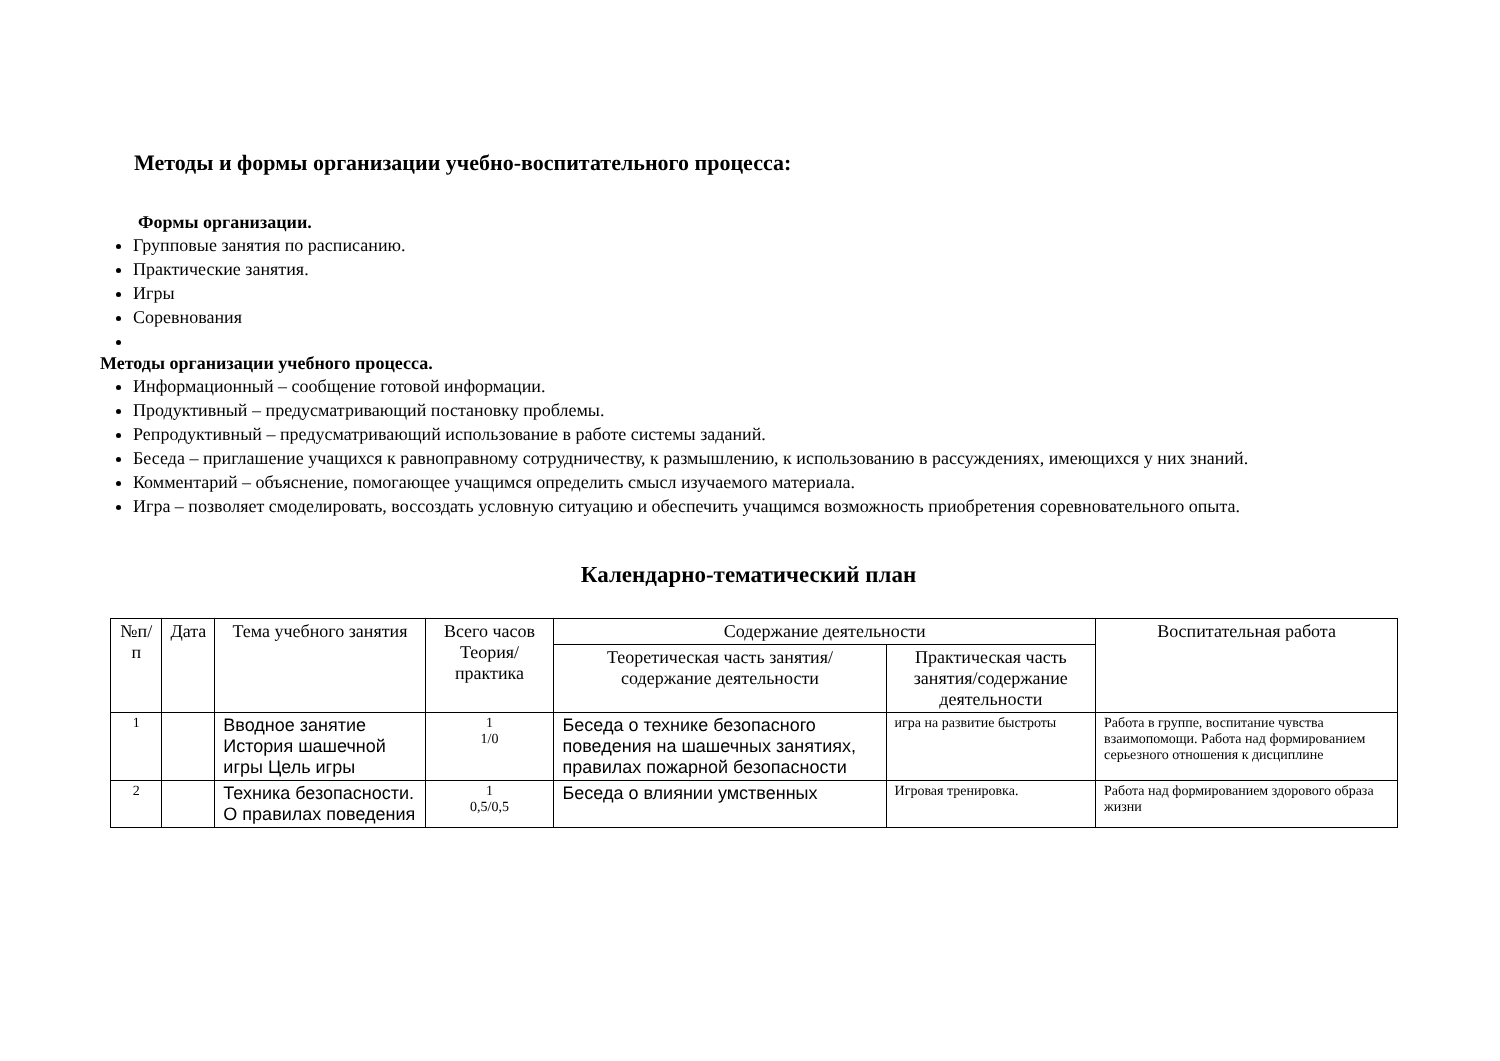Методы и формы организации учебно-воспитательного процесса:
Формы организации.
Групповые занятия по расписанию.
Практические занятия.
Игры
Соревнования
Методы организации учебного процесса.
Информационный – сообщение готовой информации.
Продуктивный – предусматривающий постановку проблемы.
Репродуктивный – предусматривающий использование в работе системы заданий.
Беседа – приглашение учащихся к равноправному сотрудничеству, к размышлению, к использованию в рассуждениях, имеющихся у них знаний.
Комментарий – объяснение, помогающее учащимся определить смысл изучаемого материала.
Игра – позволяет смоделировать, воссоздать условную ситуацию и обеспечить учащимся возможность приобретения соревновательного опыта.
Календарно-тематический план
| №п/п | Дата | Тема учебного занятия | Всего часов Теория/практика | Содержание деятельности | | Воспитательная работа |
| --- | --- | --- | --- | --- | --- | --- |
| | | | | Теоретическая часть занятия/содержание деятельности | Практическая часть занятия/содержание деятельности | |
| 1 | | Вводное занятие История шашечной игры Цель игры | 1 1/0 | Беседа о технике безопасного поведения на шашечных занятиях, правилах пожарной безопасности | игра на развитие быстроты | Работа в группе, воспитание чувства взаимопомощи. Работа над формированием серьезного отношения к дисциплине |
| 2 | | Техника безопасности. О правилах поведения | 1 0,5/0,5 | Беседа о влиянии умственных | Игровая тренировка. | Работа над формированием здорового образа жизни |